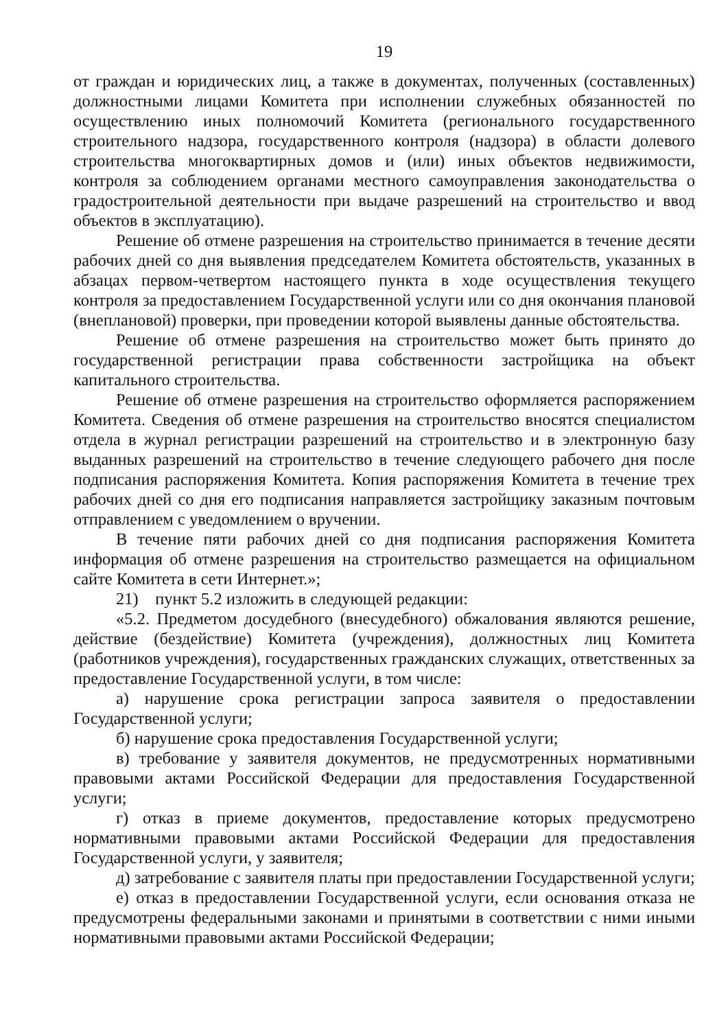19
от граждан и юридических лиц, а также в документах, полученных (составленных) должностными лицами Комитета при исполнении служебных обязанностей по осуществлению иных полномочий Комитета (регионального государственного строительного надзора, государственного контроля (надзора) в области долевого строительства многоквартирных домов и (или) иных объектов недвижимости, контроля за соблюдением органами местного самоуправления законодательства о градостроительной деятельности при выдаче разрешений на строительство и ввод объектов в эксплуатацию).
Решение об отмене разрешения на строительство принимается в течение десяти рабочих дней со дня выявления председателем Комитета обстоятельств, указанных в абзацах первом-четвертом настоящего пункта в ходе осуществления текущего контроля за предоставлением Государственной услуги или со дня окончания плановой (внеплановой) проверки, при проведении которой выявлены данные обстоятельства.
Решение об отмене разрешения на строительство может быть принято до государственной регистрации права собственности застройщика на объект капитального строительства.
Решение об отмене разрешения на строительство оформляется распоряжением Комитета. Сведения об отмене разрешения на строительство вносятся специалистом отдела в журнал регистрации разрешений на строительство и в электронную базу выданных разрешений на строительство в течение следующего рабочего дня после подписания распоряжения Комитета. Копия распоряжения Комитета в течение трех рабочих дней со дня его подписания направляется застройщику заказным почтовым отправлением с уведомлением о вручении.
В течение пяти рабочих дней со дня подписания распоряжения Комитета информация об отмене разрешения на строительство размещается на официальном сайте Комитета в сети Интернет.»;
21) пункт 5.2 изложить в следующей редакции:
«5.2. Предметом досудебного (внесудебного) обжалования являются решение, действие (бездействие) Комитета (учреждения), должностных лиц Комитета (работников учреждения), государственных гражданских служащих, ответственных за предоставление Государственной услуги, в том числе:
а) нарушение срока регистрации запроса заявителя о предоставлении Государственной услуги;
б) нарушение срока предоставления Государственной услуги;
в) требование у заявителя документов, не предусмотренных нормативными правовыми актами Российской Федерации для предоставления Государственной услуги;
г) отказ в приеме документов, предоставление которых предусмотрено нормативными правовыми актами Российской Федерации для предоставления Государственной услуги, у заявителя;
д) затребование с заявителя платы при предоставлении Государственной услуги;
е) отказ в предоставлении Государственной услуги, если основания отказа не предусмотрены федеральными законами и принятыми в соответствии с ними иными нормативными правовыми актами Российской Федерации;